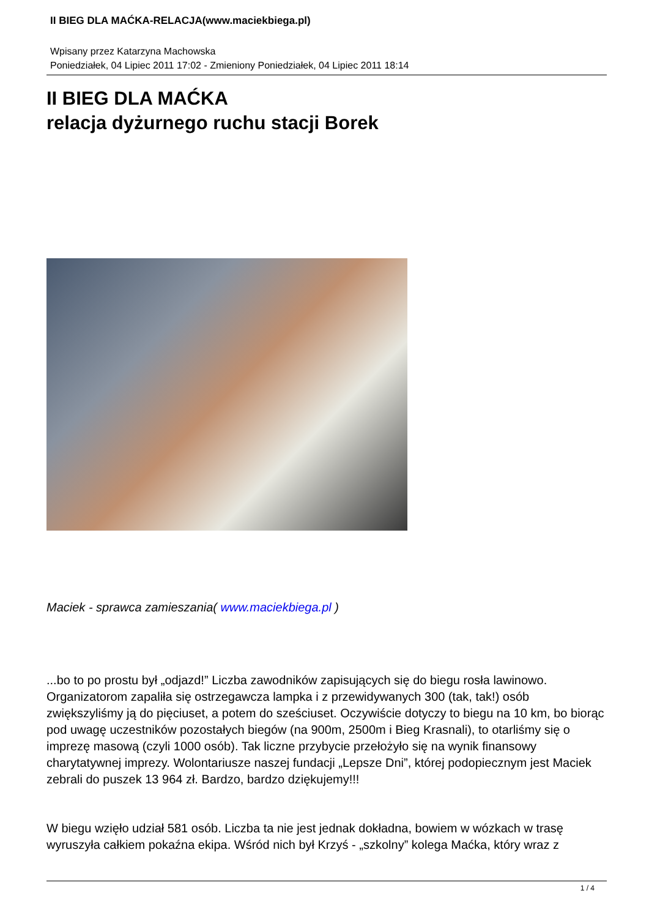II BIEG DLA MAĆKA-RELACJA(www.maciekbiega.pl)
Wpisany przez Katarzyna Machowska
Poniedziałek, 04 Lipiec 2011 17:02 - Zmieniony Poniedziałek, 04 Lipiec 2011 18:14
II BIEG DLA MAĆKA
relacja dyżurnego ruchu stacji Borek
Maciek - sprawca zamieszania( www.maciekbiega.pl )
...bo to po prostu był „odjazd!” Liczba zawodników zapisujących się do biegu rosła lawinowo. Organizatorom zapaliła się ostrzegawcza lampka i z przewidywanych 300 (tak, tak!) osób zwiększyliśmy ją do pięciuset, a potem do sześciuset. Oczywiście dotyczy to biegu na 10 km, bo biorąc pod uwagę uczestników pozostałych biegów (na 900m, 2500m i Bieg Krasnali), to otarliśmy się o imprezę masową (czyli 1000 osób). Tak liczne przybycie przełożyło się na wynik finansowy charytatywnej imprezy. Wolontariusze naszej fundacji „Lepsze Dni”, której podopiecznym jest Maciek zebrali do puszek 13 964 zł. Bardzo, bardzo dziękujemy!!!
W biegu wzięło udział 581 osób. Liczba ta nie jest jednak dokładna, bowiem w wózkach w trasę wyruszyła całkiem pokaźna ekipa. Wśród nich był Krzyś - „szkolny” kolega Maćka, który wraz z
1 / 4